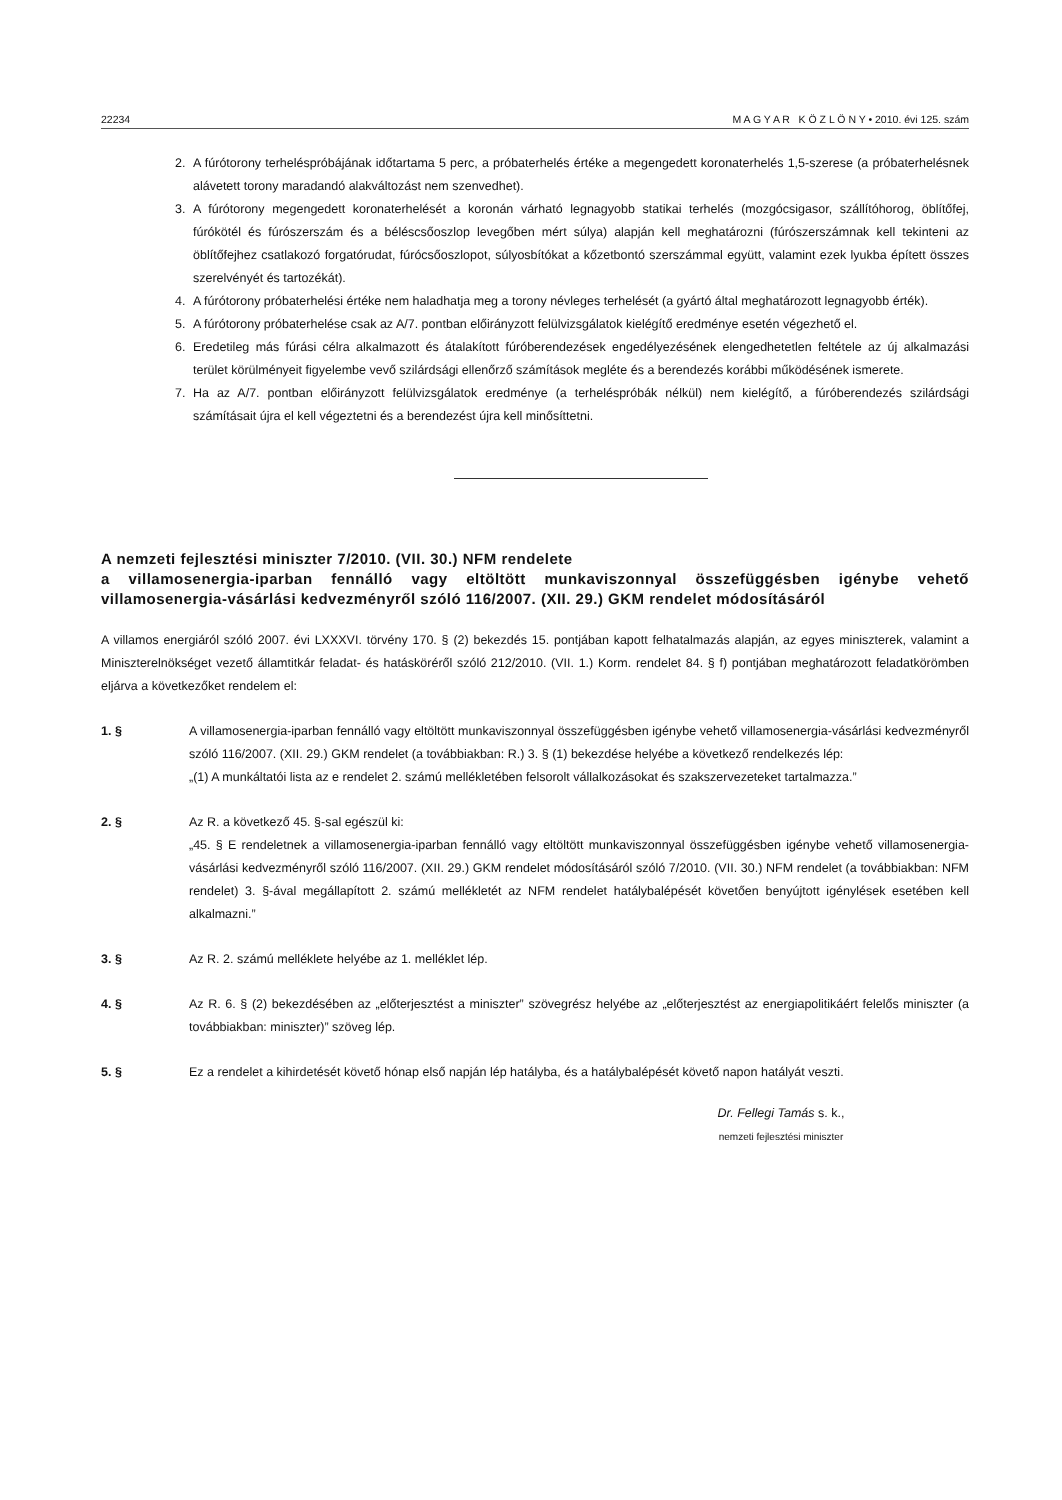22234 M A G Y A R K Ö Z L Ö N Y • 2010. évi 125. szám
2. A fúrótorony terheléspróbájának időtartama 5 perc, a próbaterhelés értéke a megengedett koronaterhelés 1,5-szerese (a próbaterhelésnek alávetett torony maradandó alakváltozást nem szenvedhet).
3. A fúrótorony megengedett koronaterhelését a koronán várható legnagyobb statikai terhelés (mozgócsigasor, szállítóhorog, öblítőfej, fúrókötél és fúrószerszám és a béléscsőoszlop levegőben mért súlya) alapján kell meghatározni (fúrószerszámnak kell tekinteni az öblítőfejhez csatlakozó forgatórudat, fúrócsőoszlopot, súlyosbítókat a kőzetbontó szerszámmal együtt, valamint ezek lyukba épített összes szerelvényét és tartozékát).
4. A fúrótorony próbaterhelési értéke nem haladhatja meg a torony névleges terhelését (a gyártó által meghatározott legnagyobb érték).
5. A fúrótorony próbaterhelése csak az A/7. pontban előirányzott felülvizsgálatok kielégítő eredménye esetén végezhető el.
6. Eredetileg más fúrási célra alkalmazott és átalakított fúróberendezések engedélyezésének elengedhetetlen feltétele az új alkalmazási terület körülményeit figyelembe vevő szilárdsági ellenőrző számítások megléte és a berendezés korábbi működésének ismerete.
7. Ha az A/7. pontban előirányzott felülvizsgálatok eredménye (a terheléspróbák nélkül) nem kielégítő, a fúróberendezés szilárdsági számításait újra el kell végeztetni és a berendezést újra kell minősíttetni.
A nemzeti fejlesztési miniszter 7/2010. (VII. 30.) NFM rendelete
a villamosenergia-iparban fennálló vagy eltöltött munkaviszonnyal összefüggésben igénybe vehető villamosenergia-vásárlási kedvezményről szóló 116/2007. (XII. 29.) GKM rendelet módosításáról
A villamos energiáról szóló 2007. évi LXXXVI. törvény 170. § (2) bekezdés 15. pontjában kapott felhatalmazás alapján, az egyes miniszterek, valamint a Miniszterelnökséget vezető államtitkár feladat- és hatásköréről szóló 212/2010. (VII. 1.) Korm. rendelet 84. § f) pontjában meghatározott feladatkörömben eljárva a következőket rendelem el:
1. § A villamosenergia-iparban fennálló vagy eltöltött munkaviszonnyal összefüggésben igénybe vehető villamosenergia-vásárlási kedvezményről szóló 116/2007. (XII. 29.) GKM rendelet (a továbbiakban: R.) 3. § (1) bekezdése helyébe a következő rendelkezés lép:
„(1) A munkáltatói lista az e rendelet 2. számú mellékletében felsorolt vállalkozásokat és szakszervezeteket tartalmazza.”
2. § Az R. a következő 45. §-sal egészül ki:
„45. § E rendeletnek a villamosenergia-iparban fennálló vagy eltöltött munkaviszonnyal összefüggésben igénybe vehető villamosenergia-vásárlási kedvezményről szóló 116/2007. (XII. 29.) GKM rendelet módosításáról szóló 7/2010. (VII. 30.) NFM rendelet (a továbbiakban: NFM rendelet) 3. §-ával megállapított 2. számú mellékletét az NFM rendelet hatálybalépését követően benyújtott igénylések esetében kell alkalmazni.”
3. § Az R. 2. számú melléklete helyébe az 1. melléklet lép.
4. § Az R. 6. § (2) bekezdésében az „előterjesztést a miniszter” szövegrész helyébe az „előterjesztést az energiapolitikáért felelős miniszter (a továbbiakban: miniszter)” szöveg lép.
5. § Ez a rendelet a kihirdetését követő hónap első napján lép hatályba, és a hatálybalépését követő napon hatályát veszti.
Dr. Fellegi Tamás s. k.,
nemzeti fejlesztési miniszter